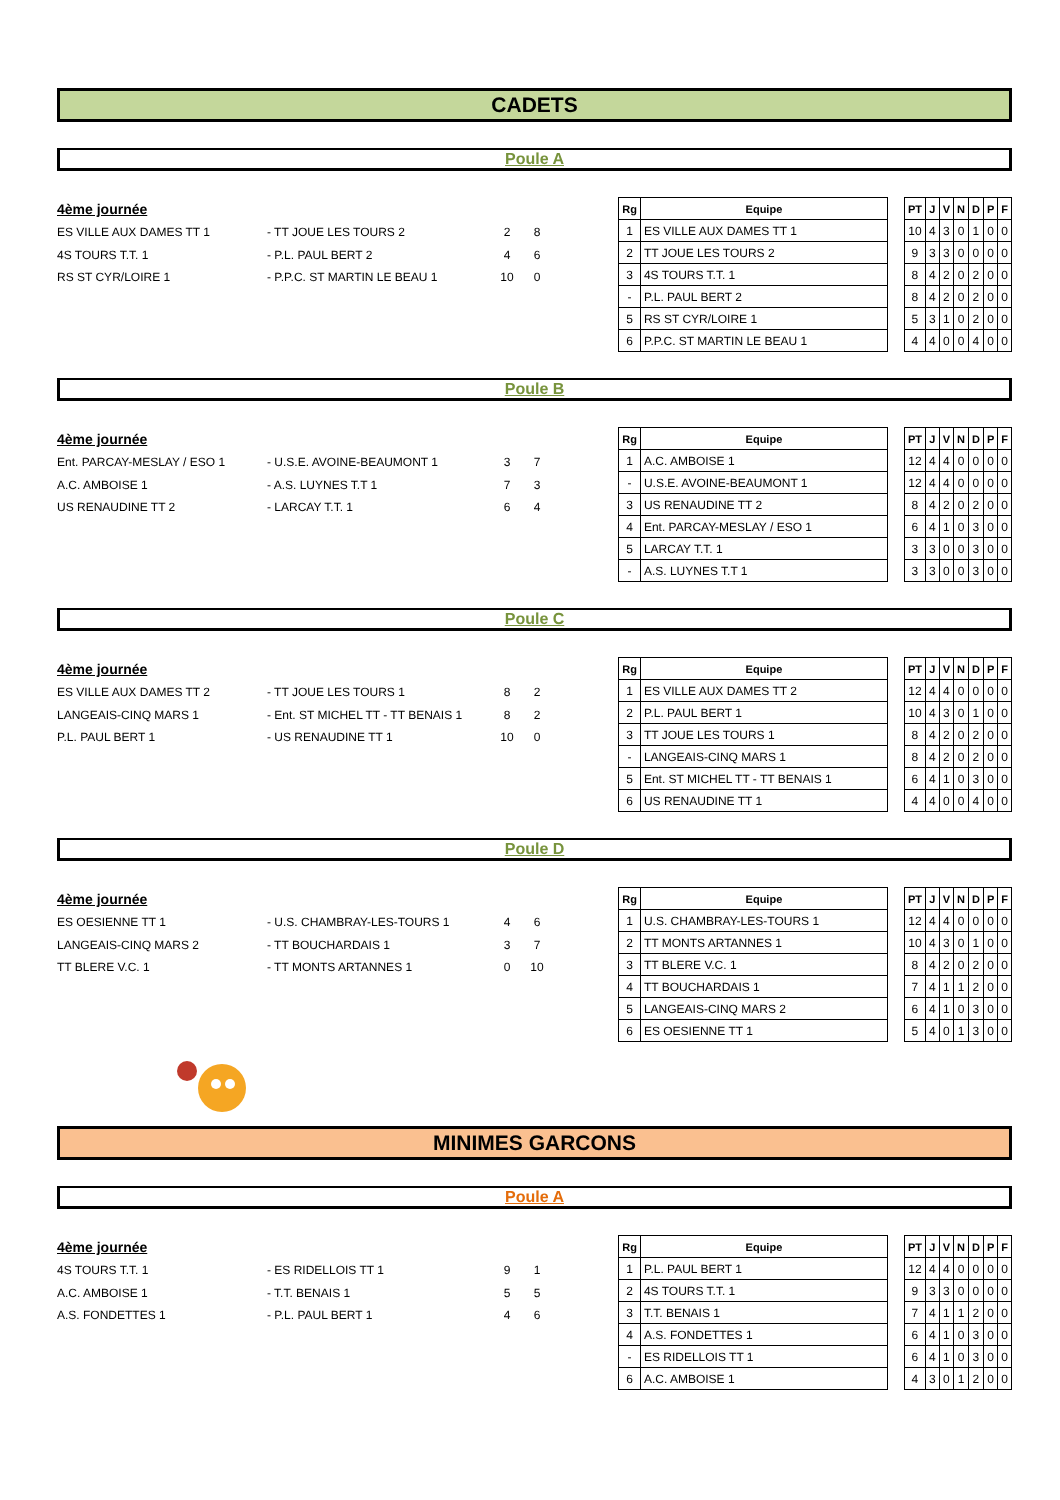CADETS
Poule A
4ème journée
ES VILLE AUX DAMES TT 1 - TT JOUE LES TOURS 2 2 8
4S TOURS T.T. 1 - P.L. PAUL BERT 2 4 6
RS ST CYR/LOIRE 1 - P.P.C. ST MARTIN LE BEAU 1 10 0
| Rg | Equipe | | PT | J | V | N | D | P | F |
| --- | --- | --- | --- | --- | --- | --- | --- | --- | --- |
| 1 | ES VILLE AUX DAMES TT 1 | | 10 | 4 | 3 | 0 | 1 | 0 | 0 |
| 2 | TT JOUE LES TOURS 2 | | 9 | 3 | 3 | 0 | 0 | 0 | 0 |
| 3 | 4S TOURS T.T. 1 | | 8 | 4 | 2 | 0 | 2 | 0 | 0 |
| - | P.L. PAUL BERT 2 | | 8 | 4 | 2 | 0 | 2 | 0 | 0 |
| 5 | RS ST CYR/LOIRE 1 | | 5 | 3 | 1 | 0 | 2 | 0 | 0 |
| 6 | P.P.C. ST MARTIN LE BEAU 1 | | 4 | 4 | 0 | 0 | 4 | 0 | 0 |
Poule B
4ème journée
Ent. PARCAY-MESLAY / ESO 1 - U.S.E. AVOINE-BEAUMONT 1 3 7
A.C. AMBOISE 1 - A.S. LUYNES T.T 1 7 3
US RENAUDINE TT 2 - LARCAY T.T. 1 6 4
| Rg | Equipe | | PT | J | V | N | D | P | F |
| --- | --- | --- | --- | --- | --- | --- | --- | --- | --- |
| 1 | A.C. AMBOISE 1 | | 12 | 4 | 4 | 0 | 0 | 0 | 0 |
| - | U.S.E. AVOINE-BEAUMONT 1 | | 12 | 4 | 4 | 0 | 0 | 0 | 0 |
| 3 | US RENAUDINE TT 2 | | 8 | 4 | 2 | 0 | 2 | 0 | 0 |
| 4 | Ent. PARCAY-MESLAY / ESO 1 | | 6 | 4 | 1 | 0 | 3 | 0 | 0 |
| 5 | LARCAY T.T. 1 | | 3 | 3 | 0 | 0 | 3 | 0 | 0 |
| - | A.S. LUYNES T.T 1 | | 3 | 3 | 0 | 0 | 3 | 0 | 0 |
Poule C
4ème journée
ES VILLE AUX DAMES TT 2 - TT JOUE LES TOURS 1 8 2
LANGEAIS-CINQ MARS 1 - Ent. ST MICHEL TT - TT BENAIS 1
8 2
P.L. PAUL BERT 1 - US RENAUDINE TT 1 10 0
| Rg | Equipe | | PT | J | V | N | D | P | F |
| --- | --- | --- | --- | --- | --- | --- | --- | --- | --- |
| 1 | ES VILLE AUX DAMES TT 2 | | 12 | 4 | 4 | 0 | 0 | 0 | 0 |
| 2 | P.L. PAUL BERT 1 | | 10 | 4 | 3 | 0 | 1 | 0 | 0 |
| 3 | TT JOUE LES TOURS 1 | | 8 | 4 | 2 | 0 | 2 | 0 | 0 |
| - | LANGEAIS-CINQ MARS 1 | | 8 | 4 | 2 | 0 | 2 | 0 | 0 |
| 5 | Ent. ST MICHEL TT - TT BENAIS 1 | | 6 | 4 | 1 | 0 | 3 | 0 | 0 |
| 6 | US RENAUDINE TT 1 | | 4 | 4 | 0 | 0 | 4 | 0 | 0 |
Poule D
4ème journée
ES OESIENNE TT 1 - U.S. CHAMBRAY-LES-TOURS 1 4 6
LANGEAIS-CINQ MARS 2 - TT BOUCHARDAIS 1 3 7
TT BLERE V.C. 1 - TT MONTS ARTANNES 1 0 10
| Rg | Equipe | | PT | J | V | N | D | P | F |
| --- | --- | --- | --- | --- | --- | --- | --- | --- | --- |
| 1 | U.S. CHAMBRAY-LES-TOURS 1 | | 12 | 4 | 4 | 0 | 0 | 0 | 0 |
| 2 | TT MONTS ARTANNES 1 | | 10 | 4 | 3 | 0 | 1 | 0 | 0 |
| 3 | TT BLERE V.C. 1 | | 8 | 4 | 2 | 0 | 2 | 0 | 0 |
| 4 | TT BOUCHARDAIS 1 | | 7 | 4 | 1 | 1 | 2 | 0 | 0 |
| 5 | LANGEAIS-CINQ MARS 2 | | 6 | 4 | 1 | 0 | 3 | 0 | 0 |
| 6 | ES OESIENNE TT 1 | | 5 | 4 | 0 | 1 | 3 | 0 | 0 |
MINIMES GARCONS
Poule A
4ème journée
4S TOURS T.T. 1 - ES RIDELLOIS TT 1 9 1
A.C. AMBOISE 1 - T.T. BENAIS 1 5 5
A.S. FONDETTES 1 - P.L. PAUL BERT 1 4 6
| Rg | Equipe | | PT | J | V | N | D | P | F |
| --- | --- | --- | --- | --- | --- | --- | --- | --- | --- |
| 1 | P.L. PAUL BERT 1 | | 12 | 4 | 4 | 0 | 0 | 0 | 0 |
| 2 | 4S TOURS T.T. 1 | | 9 | 3 | 3 | 0 | 0 | 0 | 0 |
| 3 | T.T. BENAIS 1 | | 7 | 4 | 1 | 1 | 2 | 0 | 0 |
| 4 | A.S. FONDETTES 1 | | 6 | 4 | 1 | 0 | 3 | 0 | 0 |
| - | ES RIDELLOIS TT 1 | | 6 | 4 | 1 | 0 | 3 | 0 | 0 |
| 6 | A.C. AMBOISE 1 | | 4 | 3 | 0 | 1 | 2 | 0 | 0 |